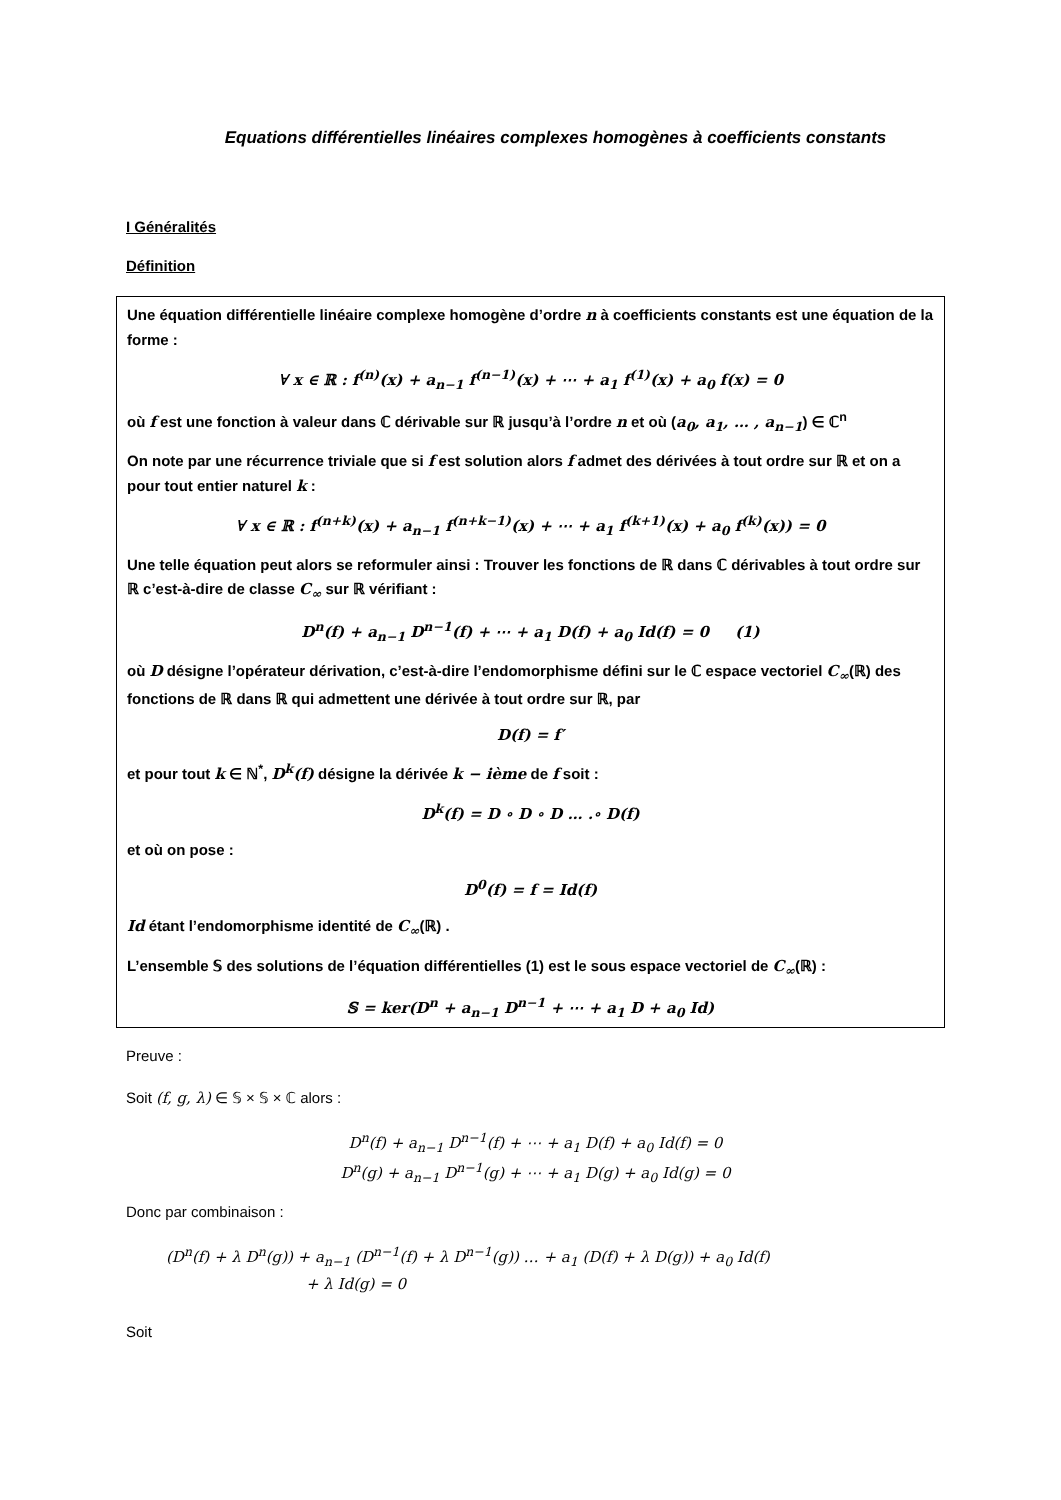Equations différentielles linéaires complexes homogènes à coefficients constants
I Généralités
Définition
Une équation différentielle linéaire complexe homogène d’ordre n à coefficients constants est une équation de la forme :
∀ x ∈ ℝ : f<sup>(n)</sup>(x) + a<sub>n−1</sub> f<sup>(n−1)</sup>(x) + ⋯ + a<sub>1</sub> f<sup>(1)</sup>(x) + a<sub>0</sub> f(x) = 0
où f est une fonction à valeur dans ℂ dérivable sur ℝ jusqu’à l’ordre n et où (a<sub>0</sub>, a<sub>1</sub>, … , a<sub>n−1</sub>) ∈ ℂ<sup>n</sup>
On note par une récurrence triviale que si f est solution alors f admet des dérivées à tout ordre sur ℝ et on a pour tout entier naturel k :
∀ x ∈ ℝ : f<sup>(n+k)</sup>(x) + a<sub>n−1</sub> f<sup>(n+k−1)</sup>(x) + ⋯ + a<sub>1</sub> f<sup>(k+1)</sup>(x) + a<sub>0</sub> f<sup>(k)</sup>(x)) = 0
Une telle équation peut alors se reformuler ainsi : Trouver les fonctions de ℝ dans ℂ dérivables à tout ordre sur ℝ c’est-à-dire de classe C<sub>∞</sub> sur ℝ vérifiant :
D<sup>n</sup>(f) + a<sub>n−1</sub> D<sup>n−1</sup>(f) + ⋯ + a<sub>1</sub> D(f) + a<sub>0</sub> Id(f) = 0 (1)
où D désigne l’opérateur dérivation, c’est-à-dire l’endomorphisme défini sur le ℂ espace vectoriel C<sub>∞</sub>(ℝ) des fonctions de ℝ dans ℝ qui admettent une dérivée à tout ordre sur ℝ, par
D(f) = f′
et pour tout k ∈ ℕ<sup>*</sup>, D<sup>k</sup>(f) désigne la dérivée k − ième de f soit :
D<sup>k</sup>(f) = D ∘ D ∘ D … .∘ D(f)
et où on pose :
D<sup>0</sup>(f) = f = Id(f)
Id étant l’endomorphisme identité de C<sub>∞</sub>(ℝ) .
L’ensemble 𝕊 des solutions de l’équation différentielles (1) est le sous espace vectoriel de C<sub>∞</sub>(ℝ) :
𝕊 = ker(D<sup>n</sup> + a<sub>n−1</sub> D<sup>n−1</sup> + ⋯ + a<sub>1</sub> D + a<sub>0</sub> Id)
Preuve :
Soit (f, g, λ) ∈ 𝕊 × 𝕊 × ℂ alors :
D<sup>n</sup>(f) + a<sub>n−1</sub> D<sup>n−1</sup>(f) + ⋯ + a<sub>1</sub> D(f) + a<sub>0</sub> Id(f) = 0
D<sup>n</sup>(g) + a<sub>n−1</sub> D<sup>n−1</sup>(g) + ⋯ + a<sub>1</sub> D(g) + a<sub>0</sub> Id(g) = 0
Donc par combinaison :
(D<sup>n</sup>(f) + λ D<sup>n</sup>(g)) + a<sub>n−1</sub> (D<sup>n−1</sup>(f) + λ D<sup>n−1</sup>(g)) … + a<sub>1</sub> (D(f) + λ D(g)) + a<sub>0</sub> Id(f)
+ λ Id(g) = 0
Soit